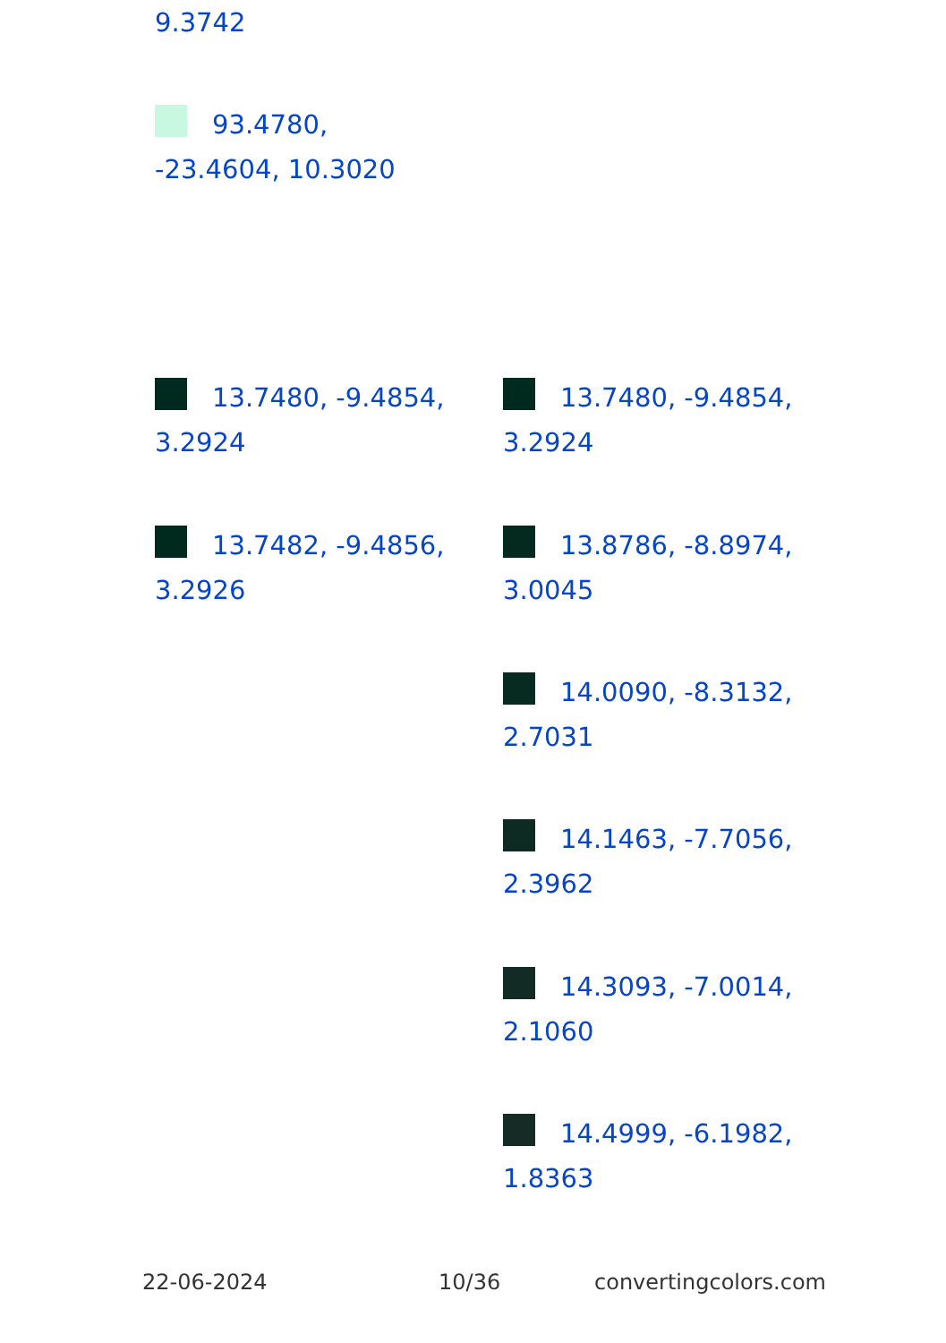9.3742
93.4780, -23.4604, 10.3020
13.7480, -9.4854, 3.2924
13.7482, -9.4856, 3.2926
13.7480, -9.4854, 3.2924
13.8786, -8.8974, 3.0045
14.0090, -8.3132, 2.7031
14.1463, -7.7056, 2.3962
14.3093, -7.0014, 2.1060
14.4999, -6.1982, 1.8363
22-06-2024 10/36 convertingcolors.com